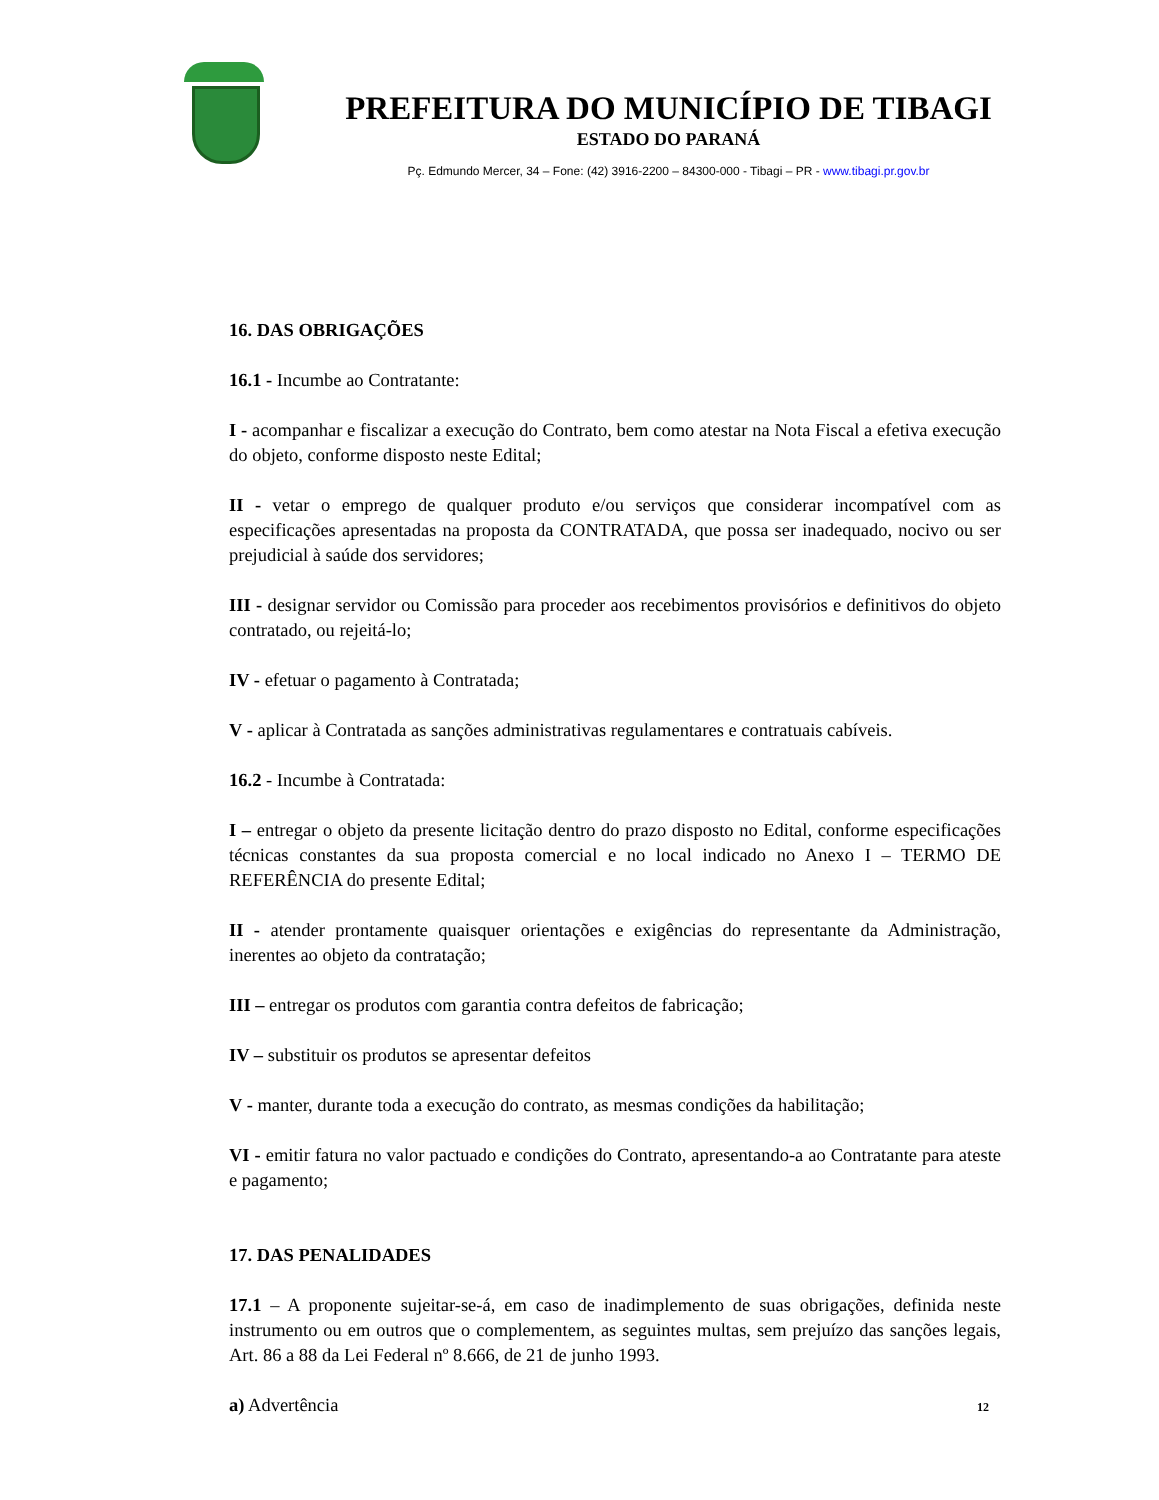PREFEITURA DO MUNICÍPIO DE TIBAGI
ESTADO DO PARANÁ
Pç. Edmundo Mercer, 34 – Fone: (42) 3916-2200 – 84300-000 - Tibagi – PR - www.tibagi.pr.gov.br
16. DAS OBRIGAÇÕES
16.1 - Incumbe ao Contratante:
I - acompanhar e fiscalizar a execução do Contrato, bem como atestar na Nota Fiscal a efetiva execução do objeto, conforme disposto neste Edital;
II - vetar o emprego de qualquer produto e/ou serviços que considerar incompatível com as especificações apresentadas na proposta da CONTRATADA, que possa ser inadequado, nocivo ou ser prejudicial à saúde dos servidores;
III - designar servidor ou Comissão para proceder aos recebimentos provisórios e definitivos do objeto contratado, ou rejeitá-lo;
IV - efetuar o pagamento à Contratada;
V - aplicar à Contratada as sanções administrativas regulamentares e contratuais cabíveis.
16.2 - Incumbe à Contratada:
I – entregar o objeto da presente licitação dentro do prazo disposto no Edital, conforme especificações técnicas constantes da sua proposta comercial e no local indicado no Anexo I – TERMO DE REFERÊNCIA do presente Edital;
II - atender prontamente quaisquer orientações e exigências do representante da Administração, inerentes ao objeto da contratação;
III – entregar os produtos com garantia contra defeitos de fabricação;
IV – substituir os produtos se apresentar defeitos
V - manter, durante toda a execução do contrato, as mesmas condições da habilitação;
VI - emitir fatura no valor pactuado e condições do Contrato, apresentando-a ao Contratante para ateste e pagamento;
17. DAS PENALIDADES
17.1 – A proponente sujeitar-se-á, em caso de inadimplemento de suas obrigações, definida neste instrumento ou em outros que o complementem, as seguintes multas, sem prejuízo das sanções legais, Art. 86 a 88 da Lei Federal nº 8.666, de 21 de junho 1993.
a) Advertência
12